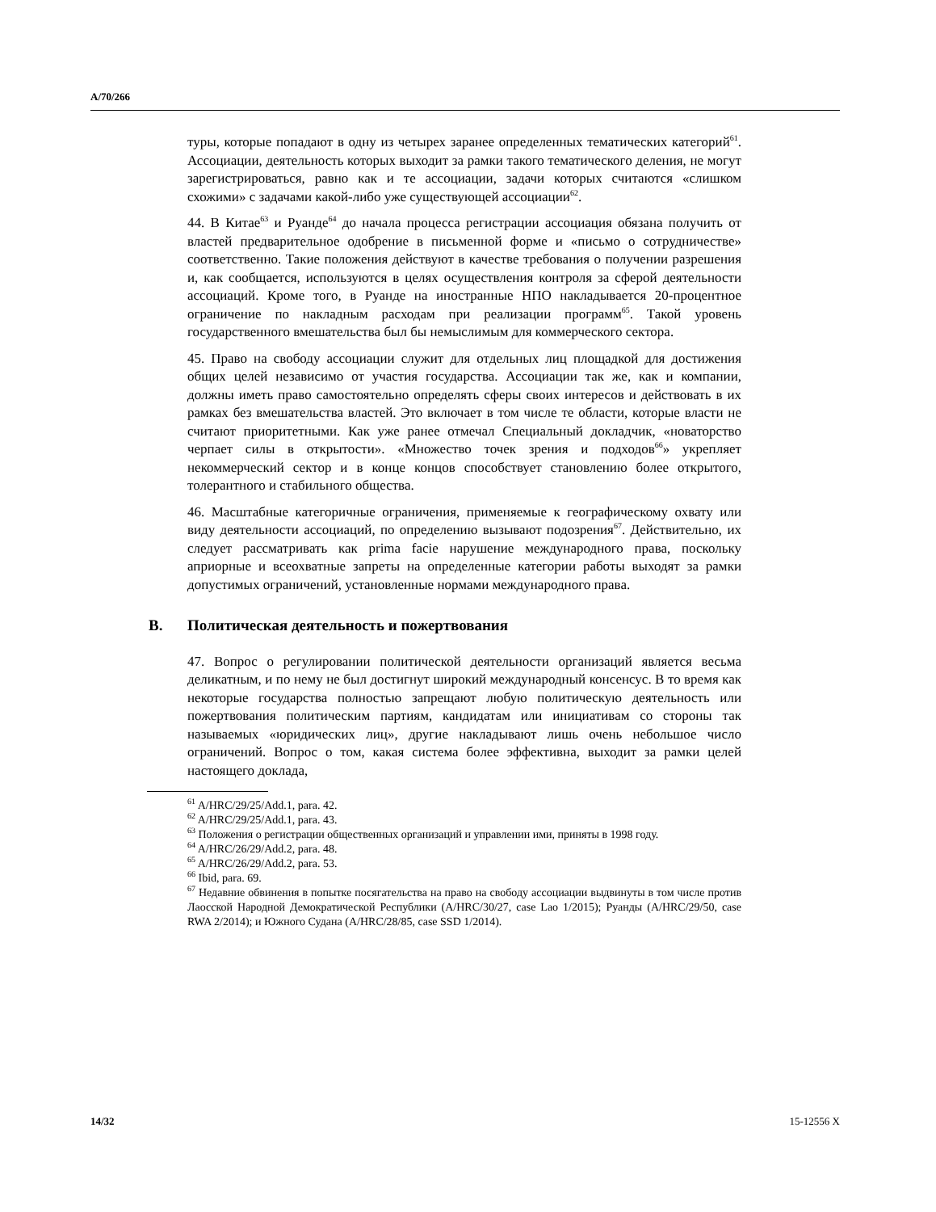A/70/266
туры, которые попадают в одну из четырех заранее определенных тематических категорий<sup>61</sup>. Ассоциации, деятельность которых выходит за рамки такого тематического деления, не могут зарегистрироваться, равно как и те ассоциации, задачи которых считаются «слишком схожими» с задачами какой-либо уже существующей ассоциации<sup>62</sup>.
44. В Китае<sup>63</sup> и Руанде<sup>64</sup> до начала процесса регистрации ассоциация обязана получить от властей предварительное одобрение в письменной форме и «письмо о сотрудничестве» соответственно. Такие положения действуют в качестве требования о получении разрешения и, как сообщается, используются в целях осуществления контроля за сферой деятельности ассоциаций. Кроме того, в Руанде на иностранные НПО накладывается 20-процентное ограничение по накладным расходам при реализации программ<sup>65</sup>. Такой уровень государственного вмешательства был бы немыслимым для коммерческого сектора.
45. Право на свободу ассоциации служит для отдельных лиц площадкой для достижения общих целей независимо от участия государства. Ассоциации так же, как и компании, должны иметь право самостоятельно определять сферы своих интересов и действовать в их рамках без вмешательства властей. Это включает в том числе те области, которые власти не считают приоритетными. Как уже ранее отмечал Специальный докладчик, «новаторство черпает силы в открытости». «Множество точек зрения и подходов<sup>66</sup>» укрепляет некоммерческий сектор и в конце концов способствует становлению более открытого, толерантного и стабильного общества.
46. Масштабные категоричные ограничения, применяемые к географическому охвату или виду деятельности ассоциаций, по определению вызывают подозрения<sup>67</sup>. Действительно, их следует рассматривать как prima facie нарушение международного права, поскольку априорные и всеохватные запреты на определенные категории работы выходят за рамки допустимых ограничений, установленные нормами международного права.
B. Политическая деятельность и пожертвования
47. Вопрос о регулировании политической деятельности организаций является весьма деликатным, и по нему не был достигнут широкий международный консенсус. В то время как некоторые государства полностью запрещают любую политическую деятельность или пожертвования политическим партиям, кандидатам или инициативам со стороны так называемых «юридических лиц», другие накладывают лишь очень небольшое число ограничений. Вопрос о том, какая система более эффективна, выходит за рамки целей настоящего доклада,
<sup>61</sup> A/HRC/29/25/Add.1, para. 42.
<sup>62</sup> A/HRC/29/25/Add.1, para. 43.
<sup>63</sup> Положения о регистрации общественных организаций и управлении ими, приняты в 1998 году.
<sup>64</sup> A/HRC/26/29/Add.2, para. 48.
<sup>65</sup> A/HRC/26/29/Add.2, para. 53.
<sup>66</sup> Ibid, para. 69.
<sup>67</sup> Недавние обвинения в попытке посягательства на право на свободу ассоциации выдвинуты в том числе против Лаосской Народной Демократической Республики (A/HRC/30/27, case Lao 1/2015); Руанды (A/HRC/29/50, case RWA 2/2014); и Южного Судана (A/HRC/28/85, case SSD 1/2014).
14/32 15-12556 X